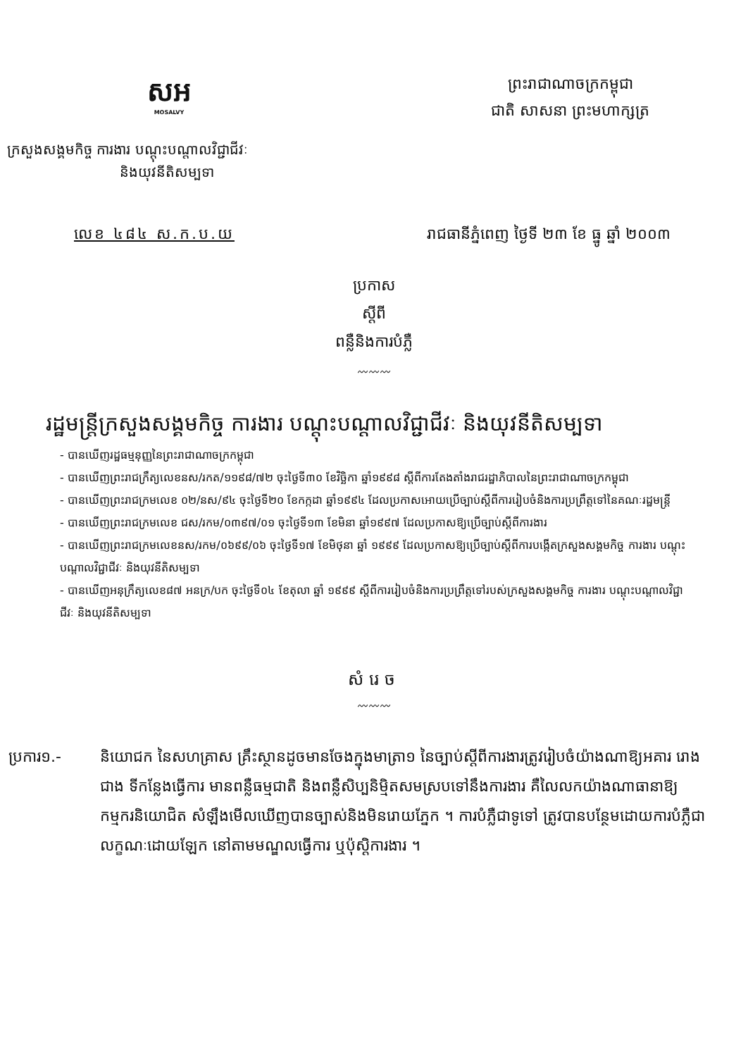សអ
MOSALVY
ព្រះរាជាណាចក្រកម្ពុជា
ជាតិ សាសនា ព្រះមហាក្សត្រ
ក្រសួងសង្គមកិច្ច ការងារ បណ្តុះបណ្តាលវិជ្ជាជីវៈ
និងយុវនីតិសម្បទា
លេខ ៤៨៤ ស.ក.ប.យ រាជធានីភ្នំពេញ ថ្ងៃទី ២៣ ខែ ធ្នូ ឆ្នាំ ២០០៣
ប្រកាស
ស្តីពី
ពន្លឺនិងការបំភ្លឺ
〰〰〰
រដ្ឋមន្ត្រីក្រសួងសង្គមកិច្ច ការងារ បណ្តុះបណ្តាលវិជ្ជាជីវៈ និងយុវនីតិសម្បទា
- បានឃើញរដ្ឋធម្មនុញ្ញនៃព្រះរាជាណាចក្រកម្ពុជា
- បានឃើញព្រះរាជក្រឹត្យលេខនស/រកត/១១៩៨/៧២ ចុះថ្ងៃទី៣០ ខែវិច្ឆិកា ឆ្នាំ១៩៩៨ ស្តីពីការតែងតាំងរាជរដ្ឋាភិបាលនៃព្រះរាជាណាចក្រកម្ពុជា
- បានឃើញព្រះរាជក្រមលេខ ០២/នស/៩៤ ចុះថ្ងៃទី២០ ខែកក្កដា ឆ្នាំ១៩៩៤ ដែលប្រកាសអោយប្រើច្បាប់ស្តីពីការរៀបចំនិងការប្រព្រឹត្តទៅនៃគណៈរដ្ឋមន្ត្រី
- បានឃើញព្រះរាជក្រមលេខ ជស/រកម/០៣៩៧/០១ ចុះថ្ងៃទី១៣ ខែមិនា ឆ្នាំ១៩៩៧ ដែលប្រកាសឱ្យប្រើច្បាប់ស្តីពីការងារ
- បានឃើញព្រះរាជក្រមលេខនស/រកម/០៦៩៩/០៦ ចុះថ្ងៃទី១៧ ខែមិថុនា ឆ្នាំ ១៩៩៩ ដែលប្រកាសឱ្យប្រើច្បាប់ស្តីពីការបង្កើតក្រសួងសង្គមកិច្ច ការងារ បណ្តុះបណ្តាលវិជ្ជាជីវៈ និងយុវនីតិសម្បទា
- បានឃើញអនុក្រឹត្យលេខ៨៧ អនក្រ/បក ចុះថ្ងៃទី០៤ ខែតុលា ឆ្នាំ ១៩៩៩ ស្តីពីការរៀបចំនិងការប្រព្រឹត្តទៅរបស់ក្រសួងសង្គមកិច្ច ការងារ បណ្តុះបណ្តាលវិជ្ជាជីវៈ និងយុវនីតិសម្បទា
សំរេច
〰〰〰
ប្រការ១.- និយោជក នៃសហគ្រាស គ្រឹះស្ថានដូចមានចែងក្នុងមាត្រា១ នៃច្បាប់ស្តីពីការងារត្រូវរៀបចំយ៉ាងណាឱ្យអគារ រោងជាង ទីកន្លែងធ្វើការ មានពន្លឺធម្មជាតិ និងពន្លឺសិប្បនិម្មិតសមស្របទៅនឹងការងារ គឺលៃលកយ៉ាងណាធានាឱ្យកម្មករនិយោជិត សំឡឹងមើលឃើញបានច្បាស់និងមិនរោយភ្នែក ។ ការបំភ្លឺជាទូទៅ ត្រូវបានបន្ថែមដោយការបំភ្លឺជាលក្ខណៈដោយឡែក នៅតាមមណ្ឌលធ្វើការ ឬប៉ុស្តិការងារ ។